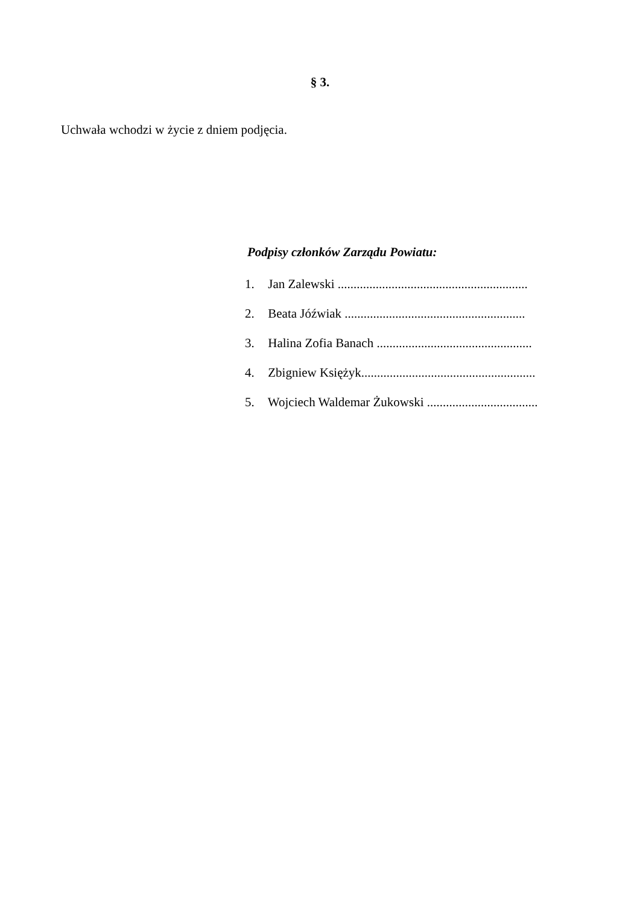§ 3.
Uchwała wchodzi w życie z dniem podjęcia.
Podpisy członków Zarządu Powiatu:
1. Jan Zalewski ............................................................
2. Beata Jóźwiak .........................................................
3. Halina Zofia Banach .................................................
4. Zbigniew Księżyk.......................................................
5. Wojciech Waldemar Żukowski ...................................